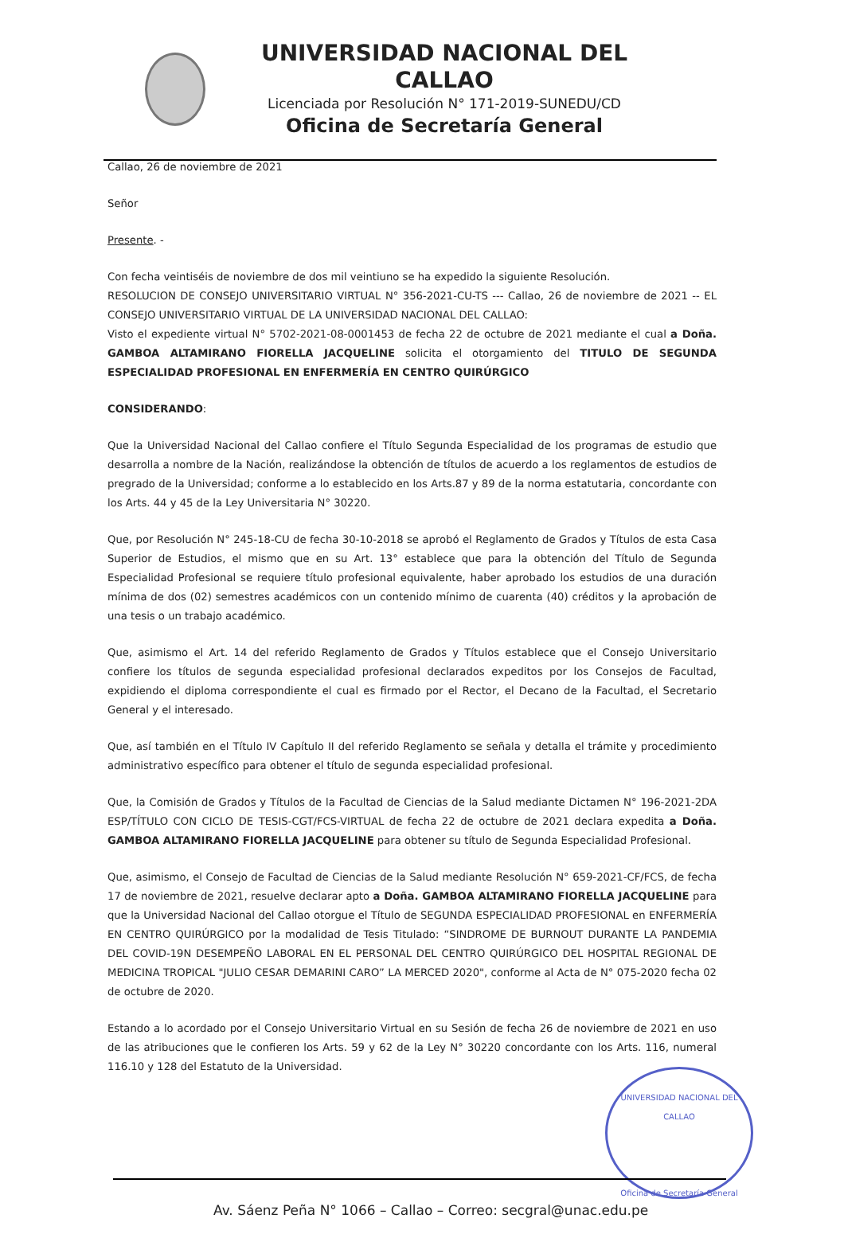UNIVERSIDAD NACIONAL DEL CALLAO
Licenciada por Resolución N° 171-2019-SUNEDU/CD
Oficina de Secretaría General
Callao, 26 de noviembre de 2021
Señor
Presente. -
Con fecha veintiséis de noviembre de dos mil veintiuno se ha expedido la siguiente Resolución.
RESOLUCION DE CONSEJO UNIVERSITARIO VIRTUAL N° 356-2021-CU-TS --- Callao, 26 de noviembre de 2021 -- EL CONSEJO UNIVERSITARIO VIRTUAL DE LA UNIVERSIDAD NACIONAL DEL CALLAO:
Visto el expediente virtual N° 5702-2021-08-0001453 de fecha 22 de octubre de 2021 mediante el cual a Doña. GAMBOA ALTAMIRANO FIORELLA JACQUELINE solicita el otorgamiento del TITULO DE SEGUNDA ESPECIALIDAD PROFESIONAL EN ENFERMERÍA EN CENTRO QUIRÚRGICO
CONSIDERANDO:
Que la Universidad Nacional del Callao confiere el Título Segunda Especialidad de los programas de estudio que desarrolla a nombre de la Nación, realizándose la obtención de títulos de acuerdo a los reglamentos de estudios de pregrado de la Universidad; conforme a lo establecido en los Arts.87 y 89 de la norma estatutaria, concordante con los Arts. 44 y 45 de la Ley Universitaria N° 30220.
Que, por Resolución N° 245-18-CU de fecha 30-10-2018 se aprobó el Reglamento de Grados y Títulos de esta Casa Superior de Estudios, el mismo que en su Art. 13° establece que para la obtención del Título de Segunda Especialidad Profesional se requiere título profesional equivalente, haber aprobado los estudios de una duración mínima de dos (02) semestres académicos con un contenido mínimo de cuarenta (40) créditos y la aprobación de una tesis o un trabajo académico.
Que, asimismo el Art. 14 del referido Reglamento de Grados y Títulos establece que el Consejo Universitario confiere los títulos de segunda especialidad profesional declarados expeditos por los Consejos de Facultad, expidiendo el diploma correspondiente el cual es firmado por el Rector, el Decano de la Facultad, el Secretario General y el interesado.
Que, así también en el Título IV Capítulo II del referido Reglamento se señala y detalla el trámite y procedimiento administrativo específico para obtener el título de segunda especialidad profesional.
Que, la Comisión de Grados y Títulos de la Facultad de Ciencias de la Salud mediante Dictamen N° 196-2021-2DA ESP/TÍTULO CON CICLO DE TESIS-CGT/FCS-VIRTUAL de fecha 22 de octubre de 2021 declara expedita a Doña. GAMBOA ALTAMIRANO FIORELLA JACQUELINE para obtener su título de Segunda Especialidad Profesional.
Que, asimismo, el Consejo de Facultad de Ciencias de la Salud mediante Resolución N° 659-2021-CF/FCS, de fecha 17 de noviembre de 2021, resuelve declarar apto a Doña. GAMBOA ALTAMIRANO FIORELLA JACQUELINE para que la Universidad Nacional del Callao otorgue el Título de SEGUNDA ESPECIALIDAD PROFESIONAL en ENFERMERÍA EN CENTRO QUIRÚRGICO por la modalidad de Tesis Titulado: “SINDROME DE BURNOUT DURANTE LA PANDEMIA DEL COVID-19N DESEMPEÑO LABORAL EN EL PERSONAL DEL CENTRO QUIRÚRGICO DEL HOSPITAL REGIONAL DE MEDICINA TROPICAL "JULIO CESAR DEMARINI CARO” LA MERCED 2020", conforme al Acta de N° 075-2020 fecha 02 de octubre de 2020.
Estando a lo acordado por el Consejo Universitario Virtual en su Sesión de fecha 26 de noviembre de 2021 en uso de las atribuciones que le confieren los Arts. 59 y 62 de la Ley N° 30220 concordante con los Arts. 116, numeral 116.10 y 128 del Estatuto de la Universidad.
UNIVERSIDAD NACIONAL DEL CALLAO
Oficina de Secretaría General
Av. Sáenz Peña N° 1066 – Callao – Correo: secgral@unac.edu.pe